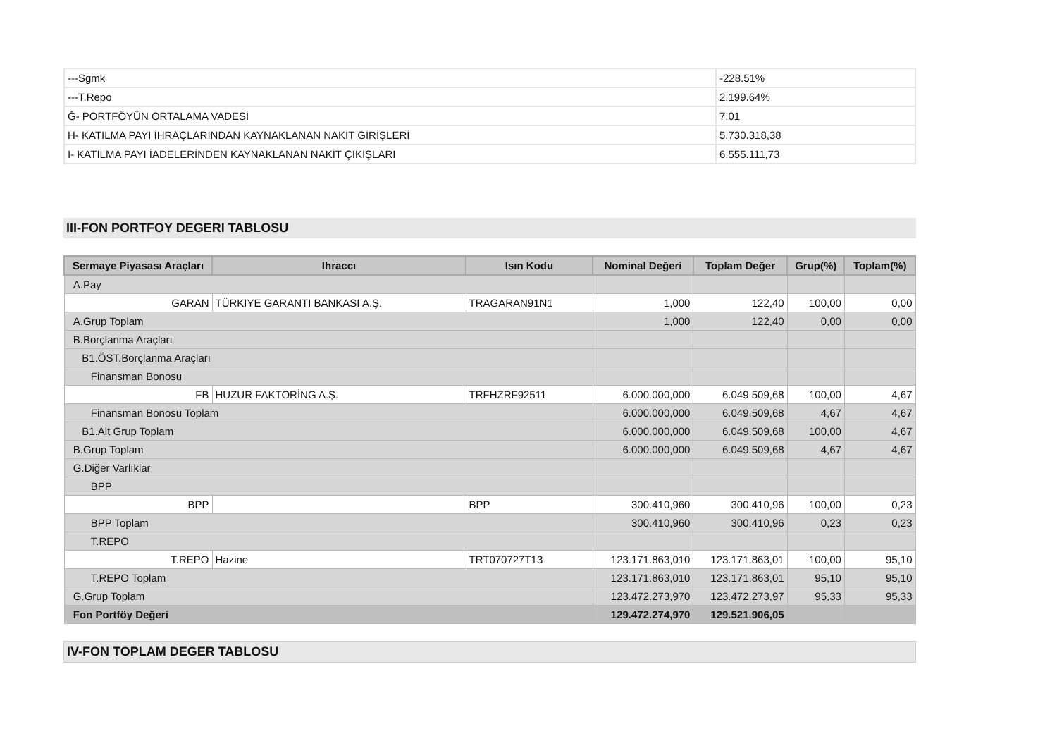| ---Sgmk | -228.51% |
| ---T.Repo | 2,199.64% |
| Ğ- PORTFÖYÜN ORTALAMA VADESİ | 7,01 |
| H- KATILMA PAYI İHRAÇLARINDAN KAYNAKLANAN NAKİT GİRİŞLERİ | 5.730.318,38 |
| I- KATILMA PAYI İADELERİNDEN KAYNAKLANAN NAKİT ÇIKIŞLARI | 6.555.111,73 |
III-FON PORTFOY DEGERI TABLOSU
| Sermaye Piyasası Araçları | Ihraccı | Isın Kodu | Nominal Değeri | Toplam Değer | Grup(%) | Toplam(%) |
| --- | --- | --- | --- | --- | --- | --- |
| A.Pay | | | | | | |
| GARAN | TÜRKIYE GARANTI BANKASI A.Ş. | TRAGARAN91N1 | 1,000 | 122,40 | 100,00 | 0,00 |
| A.Grup Toplam | | | 1,000 | 122,40 | 0,00 | 0,00 |
| B.Borçlanma Araçları | | | | | | |
| B1.ÖST.Borçlanma Araçları | | | | | | |
| Finansman Bonosu | | | | | | |
| FB | HUZUR FAKTORİNG A.Ş. | TRFHZRF92511 | 6.000.000,000 | 6.049.509,68 | 100,00 | 4,67 |
| Finansman Bonosu Toplam | | | 6.000.000,000 | 6.049.509,68 | 4,67 | 4,67 |
| B1.Alt Grup Toplam | | | 6.000.000,000 | 6.049.509,68 | 100,00 | 4,67 |
| B.Grup Toplam | | | 6.000.000,000 | 6.049.509,68 | 4,67 | 4,67 |
| G.Diğer Varlıklar | | | | | | |
| BPP | | | | | | |
| BPP | | BPP | 300.410,960 | 300.410,96 | 100,00 | 0,23 |
| BPP Toplam | | | 300.410,960 | 300.410,96 | 0,23 | 0,23 |
| T.REPO | | | | | | |
| T.REPO | Hazine | TRT070727T13 | 123.171.863,010 | 123.171.863,01 | 100,00 | 95,10 |
| T.REPO Toplam | | | 123.171.863,010 | 123.171.863,01 | 95,10 | 95,10 |
| G.Grup Toplam | | | 123.472.273,970 | 123.472.273,97 | 95,33 | 95,33 |
| Fon Portföy Değeri | | | 129.472.274,970 | 129.521.906,05 | | |
IV-FON TOPLAM DEGER TABLOSU